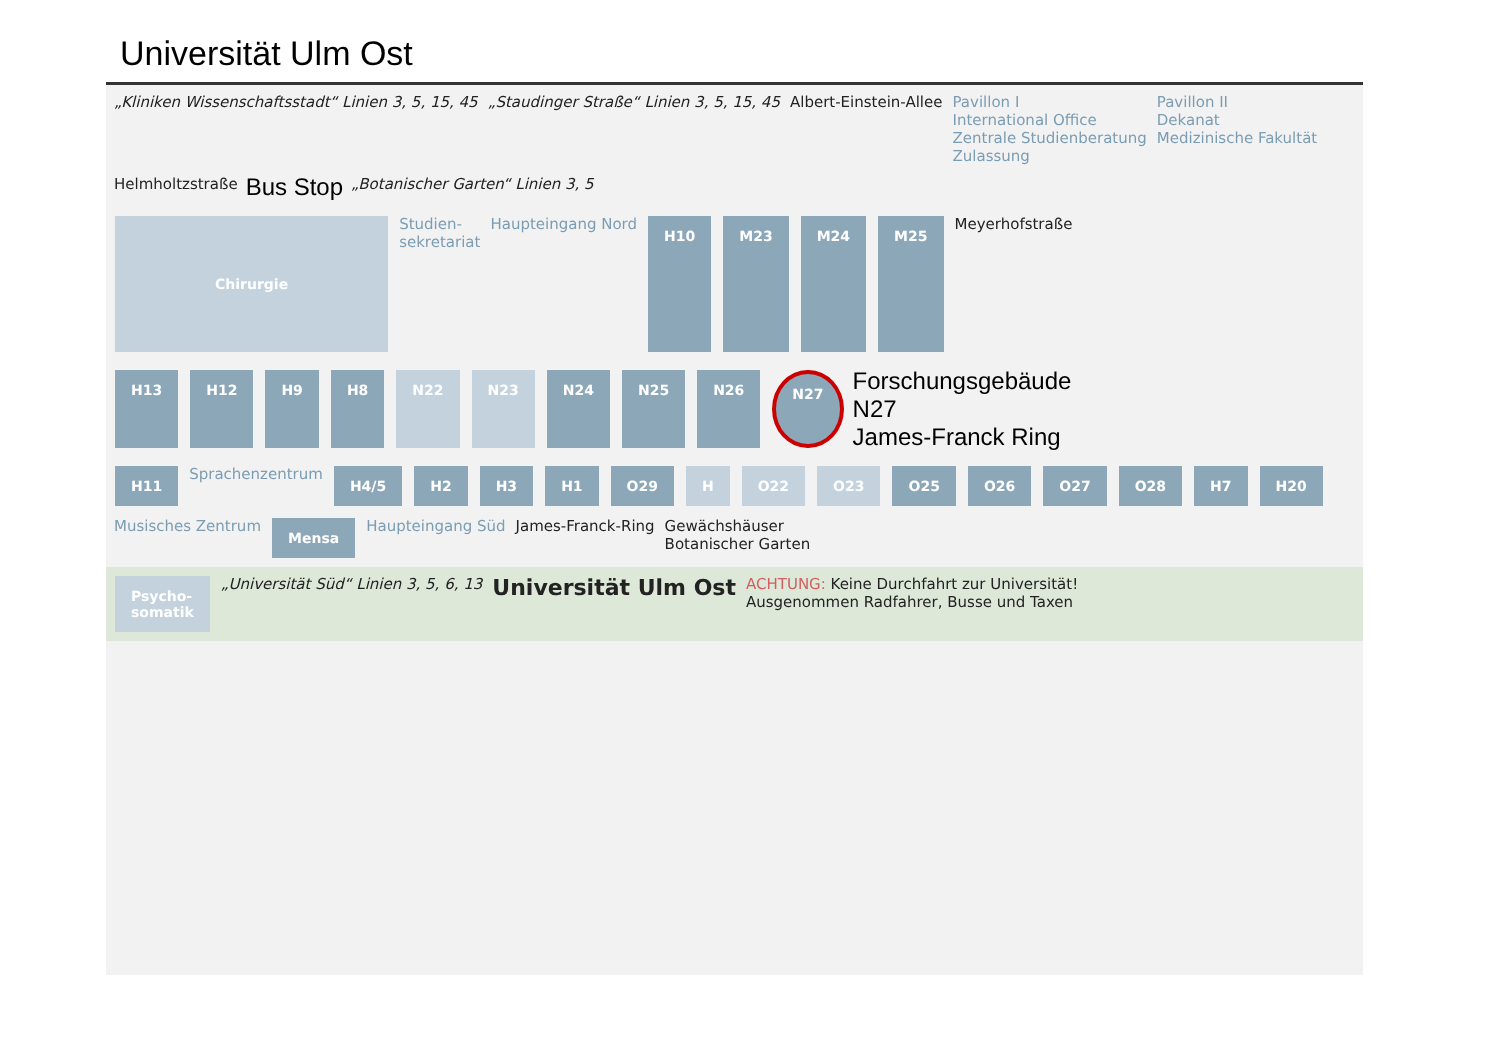Universität Ulm Ost
„Kliniken Wissenschaftsstadt“ Linien 3, 5, 15, 45
„Staudinger Straße“ Linien 3, 5, 15, 45
Albert-Einstein-Allee
Pavillon I
International Office
Zentrale Studienberatung
Zulassung
Pavillon II
Dekanat
Medizinische Fakultät
Helmholtzstraße
Bus Stop
„Botanischer Garten“ Linien 3, 5
Chirurgie
Studien-
sekretariat
Haupteingang Nord
H10 M23 M24 M25
Meyerhofstraße
H13 H12 H9 H8 N22 N23 N24 N25 N26 N27
Forschungsgebäude
N27
James-Franck Ring
H11
Sprachenzentrum
H4/5 H2 H3 H1 O29 H O22 O23 O25 O26 O27 O28 H7 H20
Musisches Zentrum
Mensa
Haupteingang Süd
James-Franck-Ring
Gewächshäuser
Botanischer Garten
Psycho-
somatik
„Universität Süd“ Linien 3, 5, 6, 13
Universität Ulm Ost
ACHTUNG: Keine Durchfahrt zur Universität!
Ausgenommen Radfahrer, Busse und Taxen